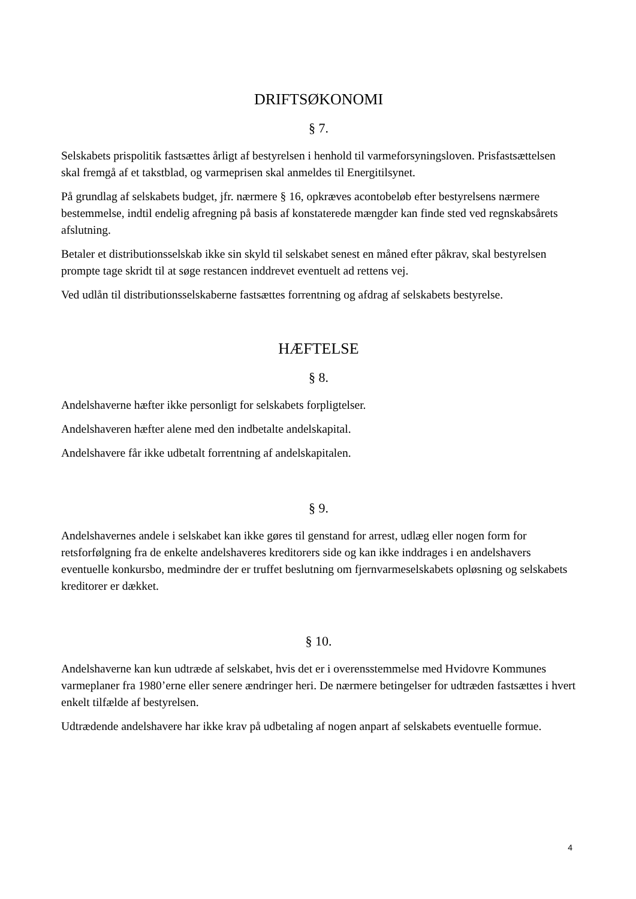DRIFTSØKONOMI
§ 7.
Selskabets prispolitik fastsættes årligt af bestyrelsen i henhold til varmeforsyningsloven. Prisfastsættelsen skal fremgå af et takstblad, og varmeprisen skal anmeldes til Energitilsynet.
På grundlag af selskabets budget, jfr. nærmere § 16, opkræves acontobeløb efter bestyrelsens nærmere bestemmelse, indtil endelig afregning på basis af konstaterede mængder kan finde sted ved regnskabsårets afslutning.
Betaler et distributionsselskab ikke sin skyld til selskabet senest en måned efter påkrav, skal bestyrelsen prompte tage skridt til at søge restancen inddrevet eventuelt ad rettens vej.
Ved udlån til distributionsselskaberne fastsættes forrentning og afdrag af selskabets bestyrelse.
HÆFTELSE
§ 8.
Andelshaverne hæfter ikke personligt for selskabets forpligtelser.
Andelshaveren hæfter alene med den indbetalte andelskapital.
Andelshavere får ikke udbetalt forrentning af andelskapitalen.
§ 9.
Andelshavernes andele i selskabet kan ikke gøres til genstand for arrest, udlæg eller nogen form for retsforfølgning fra de enkelte andelshaveres kreditorers side og kan ikke inddrages i en andelshavers eventuelle konkursbo, medmindre der er truffet beslutning om fjernvarmeselskabets opløsning og selskabets kreditorer er dækket.
§ 10.
Andelshaverne kan kun udtræde af selskabet, hvis det er i overensstemmelse med Hvidovre Kommunes varmeplaner fra 1980’erne eller senere ændringer heri. De nærmere betingelser for udtræden fastsættes i hvert enkelt tilfælde af bestyrelsen.
Udtrædende andelshavere har ikke krav på udbetaling af nogen anpart af selskabets eventuelle formue.
4